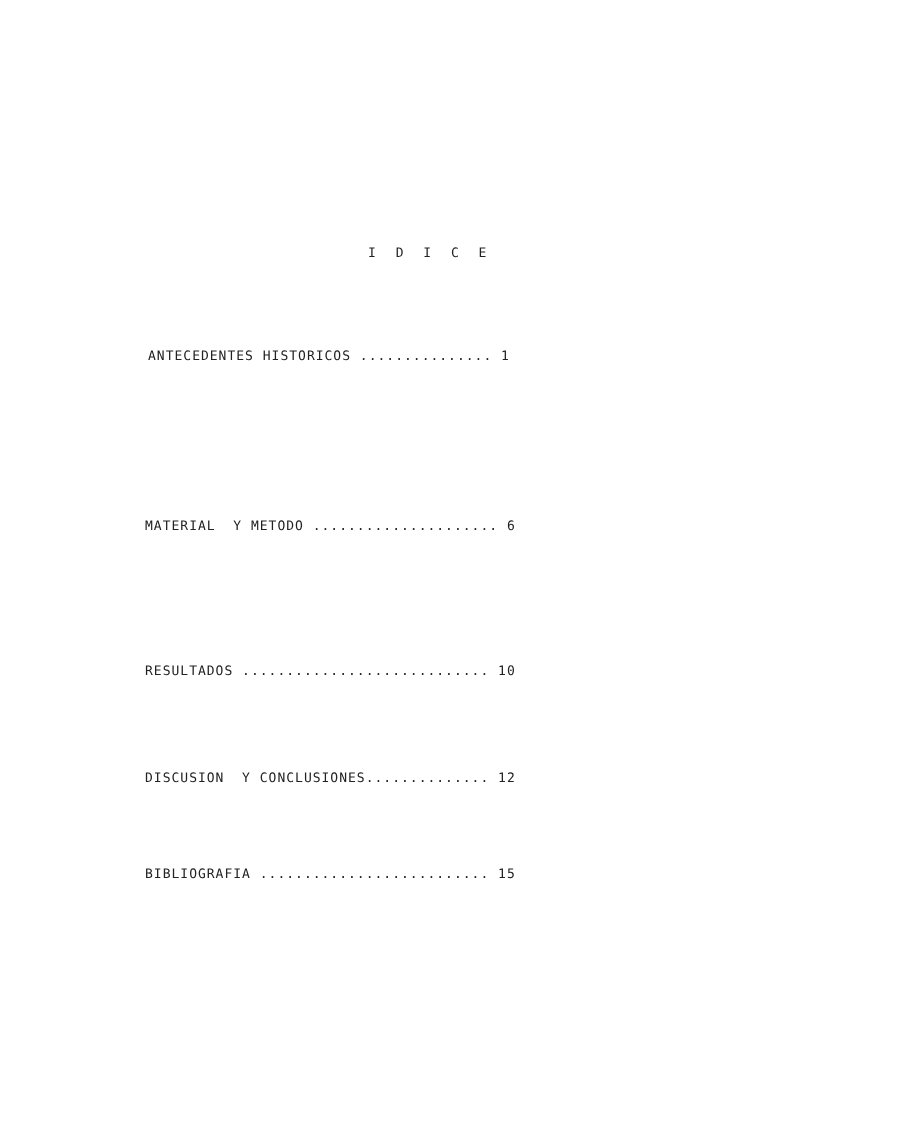I D I C E
ANTECEDENTES HISTORICOS ............... 1
MATERIAL Y METODO ..................... 6
RESULTADOS ............................ 10
DISCUSION Y CONCLUSIONES.............. 12
BIBLIOGRAFIA .......................... 15